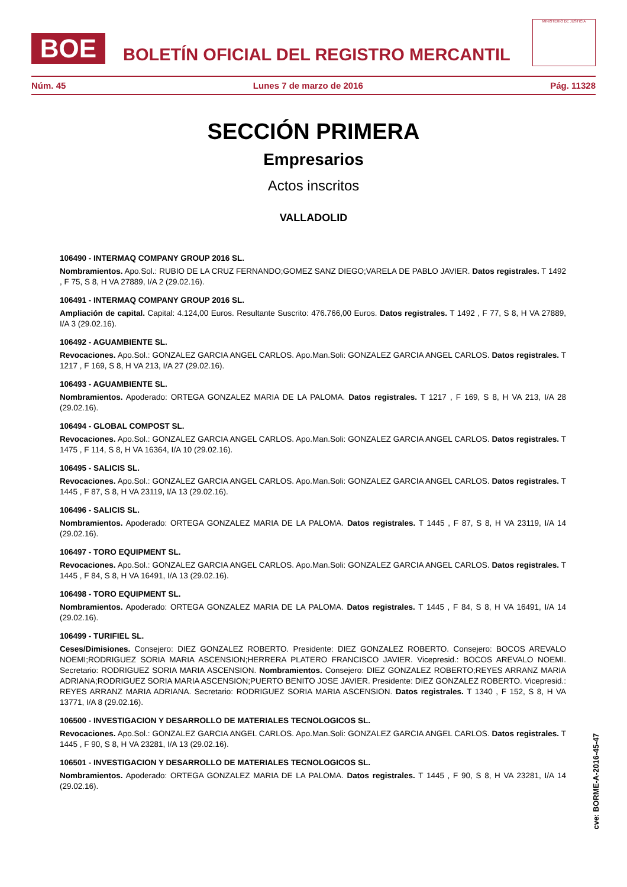BOE
BOLETÍN OFICIAL DEL REGISTRO MERCANTIL
MINISTERIO DE JUSTICIA
Núm. 45 Lunes 7 de marzo de 2016 Pág. 11328
SECCIÓN PRIMERA
Empresarios
Actos inscritos
VALLADOLID
106490 - INTERMAQ COMPANY GROUP 2016 SL.
Nombramientos. Apo.Sol.: RUBIO DE LA CRUZ FERNANDO;GOMEZ SANZ DIEGO;VARELA DE PABLO JAVIER. Datos registrales. T 1492 , F 75, S 8, H VA 27889, I/A 2 (29.02.16).
106491 - INTERMAQ COMPANY GROUP 2016 SL.
Ampliación de capital. Capital: 4.124,00 Euros. Resultante Suscrito: 476.766,00 Euros. Datos registrales. T 1492 , F 77, S 8, H VA 27889, I/A 3 (29.02.16).
106492 - AGUAMBIENTE SL.
Revocaciones. Apo.Sol.: GONZALEZ GARCIA ANGEL CARLOS. Apo.Man.Soli: GONZALEZ GARCIA ANGEL CARLOS. Datos registrales. T 1217 , F 169, S 8, H VA 213, I/A 27 (29.02.16).
106493 - AGUAMBIENTE SL.
Nombramientos. Apoderado: ORTEGA GONZALEZ MARIA DE LA PALOMA. Datos registrales. T 1217 , F 169, S 8, H VA 213, I/A 28 (29.02.16).
106494 - GLOBAL COMPOST SL.
Revocaciones. Apo.Sol.: GONZALEZ GARCIA ANGEL CARLOS. Apo.Man.Soli: GONZALEZ GARCIA ANGEL CARLOS. Datos registrales. T 1475 , F 114, S 8, H VA 16364, I/A 10 (29.02.16).
106495 - SALICIS SL.
Revocaciones. Apo.Sol.: GONZALEZ GARCIA ANGEL CARLOS. Apo.Man.Soli: GONZALEZ GARCIA ANGEL CARLOS. Datos registrales. T 1445 , F 87, S 8, H VA 23119, I/A 13 (29.02.16).
106496 - SALICIS SL.
Nombramientos. Apoderado: ORTEGA GONZALEZ MARIA DE LA PALOMA. Datos registrales. T 1445 , F 87, S 8, H VA 23119, I/A 14 (29.02.16).
106497 - TORO EQUIPMENT SL.
Revocaciones. Apo.Sol.: GONZALEZ GARCIA ANGEL CARLOS. Apo.Man.Soli: GONZALEZ GARCIA ANGEL CARLOS. Datos registrales. T 1445 , F 84, S 8, H VA 16491, I/A 13 (29.02.16).
106498 - TORO EQUIPMENT SL.
Nombramientos. Apoderado: ORTEGA GONZALEZ MARIA DE LA PALOMA. Datos registrales. T 1445 , F 84, S 8, H VA 16491, I/A 14 (29.02.16).
106499 - TURIFIEL SL.
Ceses/Dimisiones. Consejero: DIEZ GONZALEZ ROBERTO. Presidente: DIEZ GONZALEZ ROBERTO. Consejero: BOCOS AREVALO NOEMI;RODRIGUEZ SORIA MARIA ASCENSION;HERRERA PLATERO FRANCISCO JAVIER. Vicepresid.: BOCOS AREVALO NOEMI. Secretario: RODRIGUEZ SORIA MARIA ASCENSION. Nombramientos. Consejero: DIEZ GONZALEZ ROBERTO;REYES ARRANZ MARIA ADRIANA;RODRIGUEZ SORIA MARIA ASCENSION;PUERTO BENITO JOSE JAVIER. Presidente: DIEZ GONZALEZ ROBERTO. Vicepresid.: REYES ARRANZ MARIA ADRIANA. Secretario: RODRIGUEZ SORIA MARIA ASCENSION. Datos registrales. T 1340 , F 152, S 8, H VA 13771, I/A 8 (29.02.16).
106500 - INVESTIGACION Y DESARROLLO DE MATERIALES TECNOLOGICOS SL.
Revocaciones. Apo.Sol.: GONZALEZ GARCIA ANGEL CARLOS. Apo.Man.Soli: GONZALEZ GARCIA ANGEL CARLOS. Datos registrales. T 1445 , F 90, S 8, H VA 23281, I/A 13 (29.02.16).
106501 - INVESTIGACION Y DESARROLLO DE MATERIALES TECNOLOGICOS SL.
Nombramientos. Apoderado: ORTEGA GONZALEZ MARIA DE LA PALOMA. Datos registrales. T 1445 , F 90, S 8, H VA 23281, I/A 14 (29.02.16).
cve: BORME-A-2016-45-47